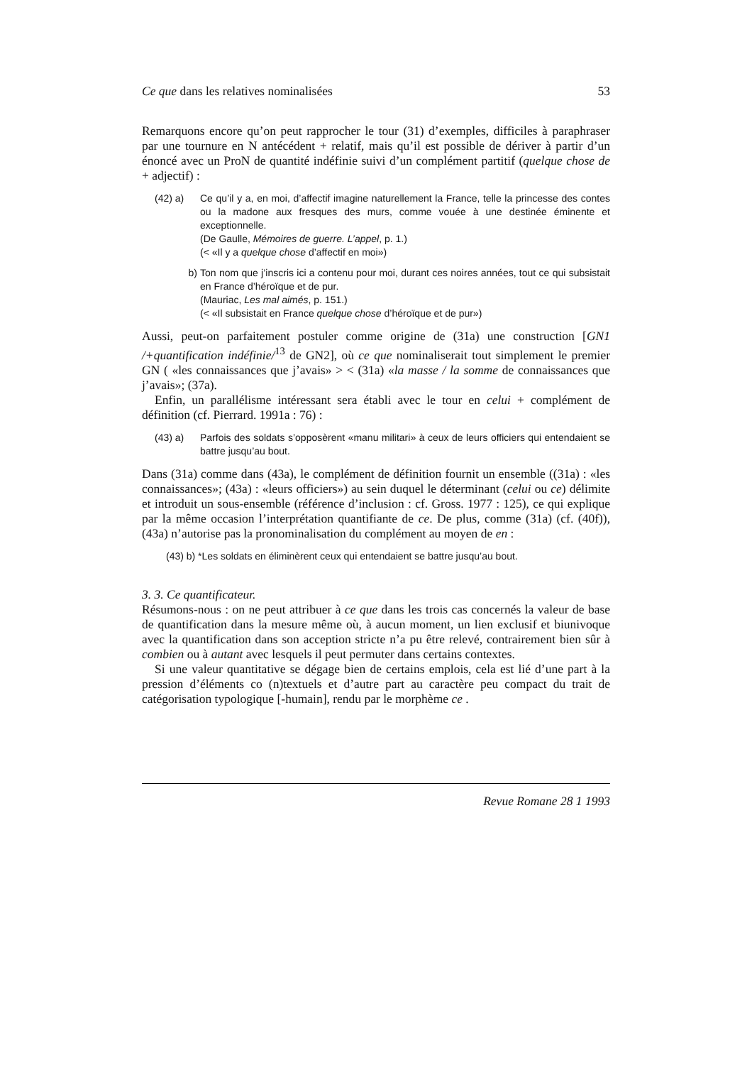Ce que dans les relatives nominalisées 53
Remarquons encore qu’on peut rapprocher le tour (31) d’exemples, difficiles à paraphraser par une tournure en N antécédent + relatif, mais qu’il est possible de dériver à partir d’un énoncé avec un ProN de quantité indéfinie suivi d’un complément partitif (quelque chose de + adjectif) :
(42) a) Ce qu’il y a, en moi, d’affectif imagine naturellement la France, telle la princesse des contes ou la madone aux fresques des murs, comme vouée à une destinée éminente et exceptionnelle.
(De Gaulle, Mémoires de guerre. L’appel, p. 1.)
(< «Il y a quelque chose d’affectif en moi»)
b) Ton nom que j’inscris ici a contenu pour moi, durant ces noires années, tout ce qui subsistait en France d’héroïque et de pur.
(Mauriac, Les mal aimés, p. 151.)
(< «Il subsistait en France quelque chose d’héroïque et de pur»)
Aussi, peut-on parfaitement postuler comme origine de (31a) une construction [GN1 /+quantification indéfinie/<sup>13</sup> de GN2], où ce que nominaliserait tout simplement le premier GN ( «les connaissances que j’avais» > < (31a) «la masse / la somme de connaissances que j’avais»; (37a).
Enfin, un parallélisme intéressant sera établi avec le tour en celui + complément de définition (cf. Pierrard. 1991a : 76) :
(43) a) Parfois des soldats s’opposèrent «manu militari» à ceux de leurs officiers qui entendaient se battre jusqu’au bout.
Dans (31a) comme dans (43a), le complément de définition fournit un ensemble ((31a) : «les connaissances»; (43a) : «leurs officiers») au sein duquel le déterminant (celui ou ce) délimite et introduit un sous-ensemble (référence d’inclusion : cf. Gross. 1977 : 125), ce qui explique par la même occasion l’interprétation quantifiante de ce. De plus, comme (31a) (cf. (40f)), (43a) n’autorise pas la pronominalisation du complément au moyen de en :
(43) b) *Les soldats en éliminèrent ceux qui entendaient se battre jusqu’au bout.
3. 3. Ce quantificateur.
Résumons-nous : on ne peut attribuer à ce que dans les trois cas concernés la valeur de base de quantification dans la mesure même où, à aucun moment, un lien exclusif et biunivoque avec la quantification dans son acception stricte n’a pu être relevé, contrairement bien sûr à combien ou à autant avec lesquels il peut permuter dans certains contextes.
Si une valeur quantitative se dégage bien de certains emplois, cela est lié d’une part à la pression d’éléments co (n)textuels et d’autre part au caractère peu compact du trait de catégorisation typologique [-humain], rendu par le morphème ce .
Revue Romane 28 1 1993